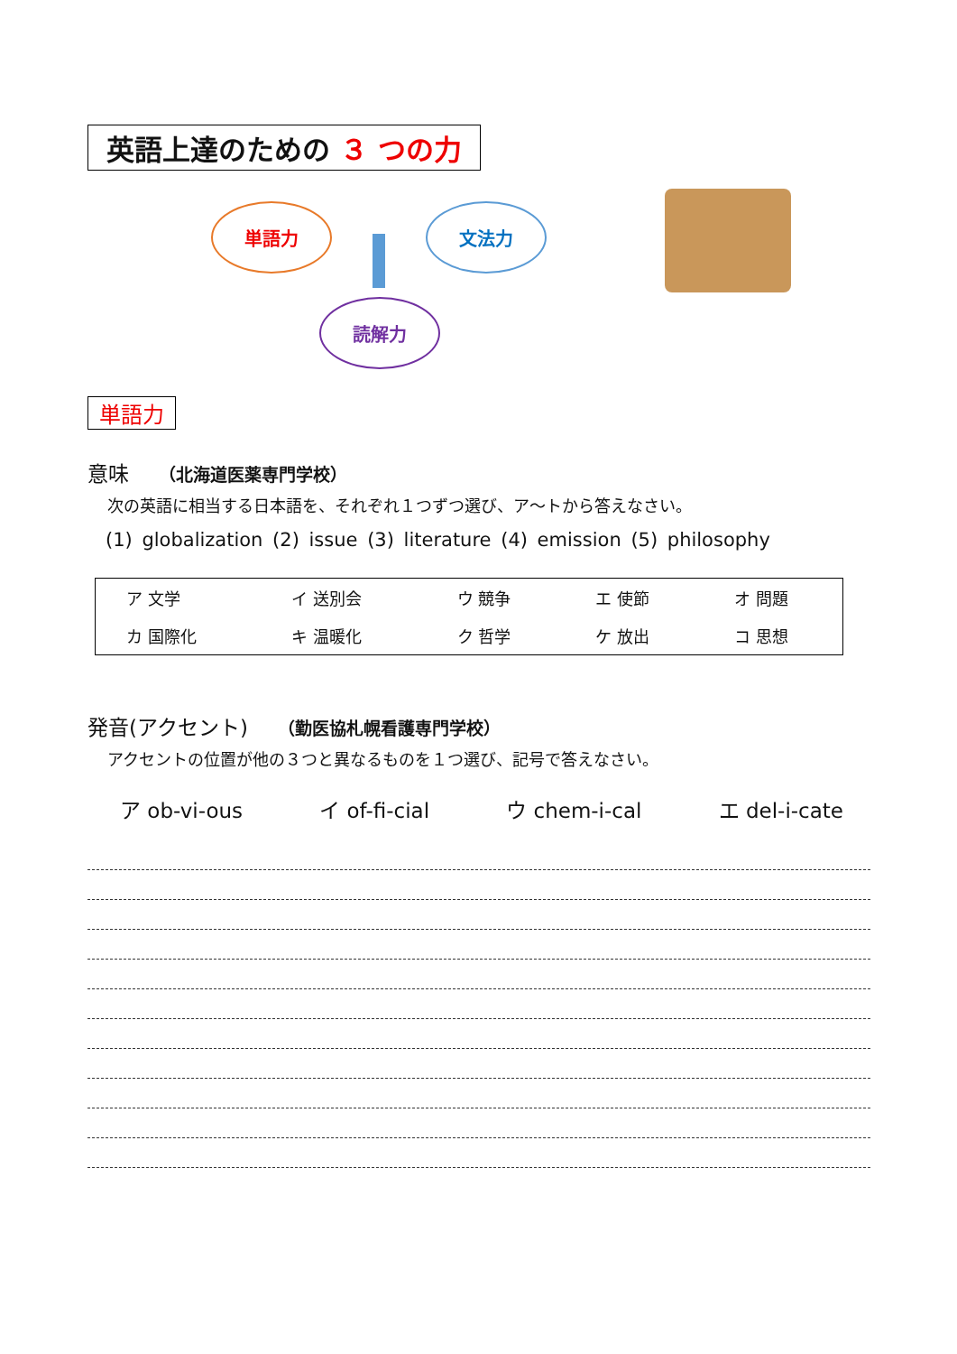英語上達のための ３ つの力
単語力 文法力
読解力
単語力
意味 （北海道医薬専門学校）
次の英語に相当する日本語を、それぞれ１つずつ選び、ア～トから答えなさい。
(1) globalization (2) issue (3) literature (4) emission (5) philosophy
| ア 文学 | イ 送別会 | ウ 競争 | エ 使節 | オ 問題 |
| カ 国際化 | キ 温暖化 | ク 哲学 | ケ 放出 | コ 思想 |
発音(アクセント) （勤医協札幌看護専門学校）
アクセントの位置が他の３つと異なるものを１つ選び、記号で答えなさい。
ア ob-vi-ous イ of-fi-cial ウ chem-i-cal エ del-i-cate